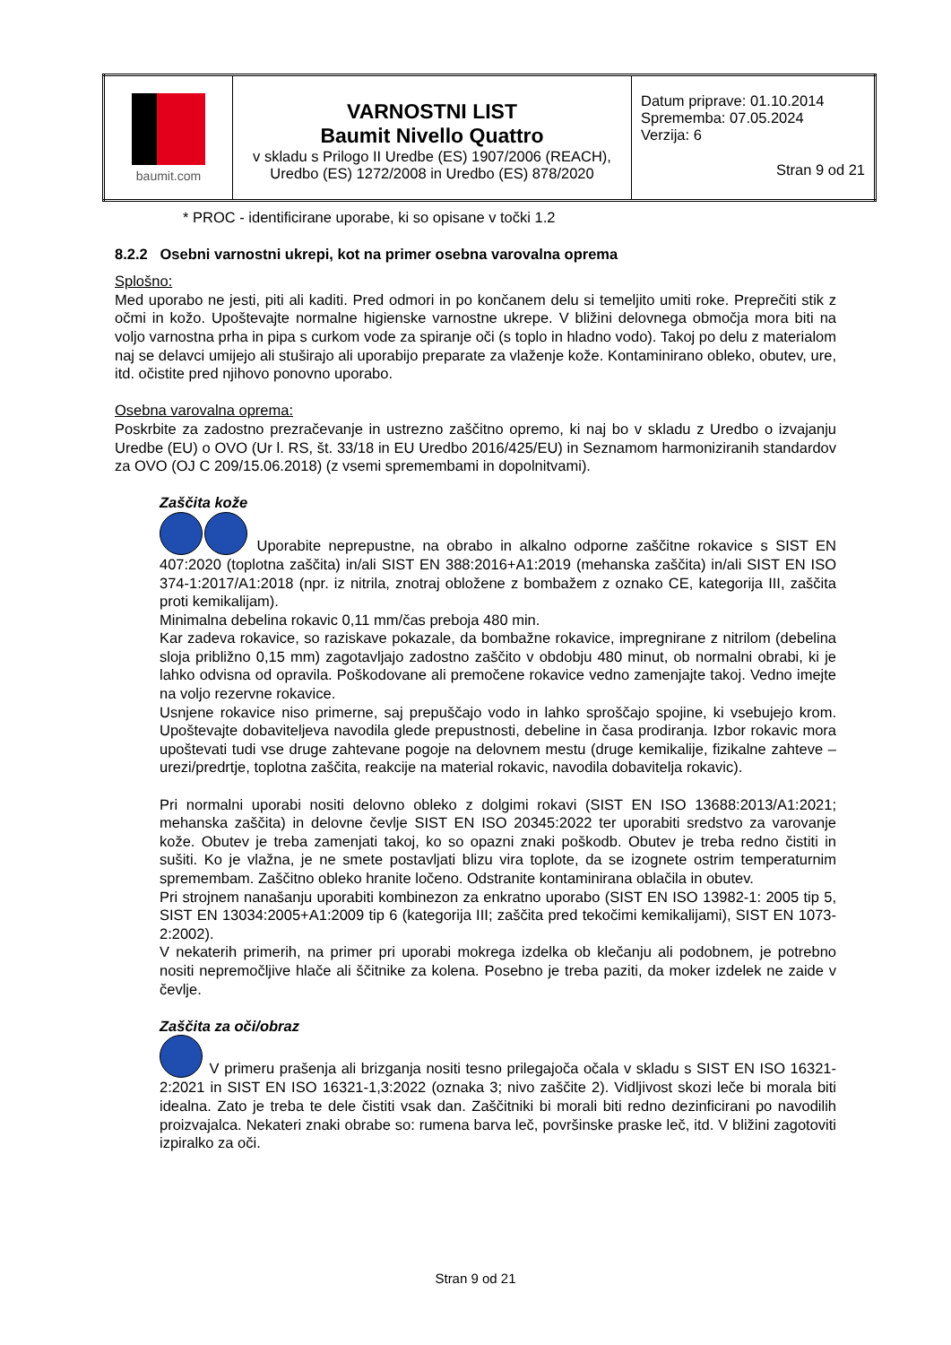| baumit.com | VARNOSTNI LIST Baumit Nivello Quattro v skladu s Prilogo II Uredbe (ES) 1907/2006 (REACH), Uredbo (ES) 1272/2008 in Uredbo (ES) 878/2020 | Datum priprave: 01.10.2014 Sprememba: 07.05.2024 Verzija: 6 Stran 9 od 21 |
* PROC - identificirane uporabe, ki so opisane v točki 1.2
8.2.2 Osebni varnostni ukrepi, kot na primer osebna varovalna oprema
Splošno:
Med uporabo ne jesti, piti ali kaditi. Pred odmori in po končanem delu si temeljito umiti roke. Preprečiti stik z očmi in kožo. Upoštevajte normalne higienske varnostne ukrepe. V bližini delovnega območja mora biti na voljo varnostna prha in pipa s curkom vode za spiranje oči (s toplo in hladno vodo). Takoj po delu z materialom naj se delavci umijejo ali stuširajo ali uporabijo preparate za vlaženje kože. Kontaminirano obleko, obutev, ure, itd. očistite pred njihovo ponovno uporabo.
Osebna varovalna oprema:
Poskrbite za zadostno prezračevanje in ustrezno zaščitno opremo, ki naj bo v skladu z Uredbo o izvajanju Uredbe (EU) o OVO (Ur l. RS, št. 33/18 in EU Uredbo 2016/425/EU) in Seznamom harmoniziranih standardov za OVO (OJ C 209/15.06.2018) (z vsemi spremembami in dopolnitvami).
Zaščita kože
Uporabite neprepustne, na obrabo in alkalno odporne zaščitne rokavice s SIST EN 407:2020 (toplotna zaščita) in/ali SIST EN 388:2016+A1:2019 (mehanska zaščita) in/ali SIST EN ISO 374-1:2017/A1:2018 (npr. iz nitrila, znotraj obložene z bombažem z oznako CE, kategorija III, zaščita proti kemikalijam).
Minimalna debelina rokavic 0,11 mm/čas preboja 480 min.
Kar zadeva rokavice, so raziskave pokazale, da bombažne rokavice, impregnirane z nitrilom (debelina sloja približno 0,15 mm) zagotavljajo zadostno zaščito v obdobju 480 minut, ob normalni obrabi, ki je lahko odvisna od opravila. Poškodovane ali premočene rokavice vedno zamenjajte takoj. Vedno imejte na voljo rezervne rokavice.
Usnjene rokavice niso primerne, saj prepuščajo vodo in lahko sproščajo spojine, ki vsebujejo krom. Upoštevajte dobaviteljeva navodila glede prepustnosti, debeline in časa prodiranja. Izbor rokavic mora upoštevati tudi vse druge zahtevane pogoje na delovnem mestu (druge kemikalije, fizikalne zahteve – urezi/predrtje, toplotna zaščita, reakcije na material rokavic, navodila dobavitelja rokavic).
Pri normalni uporabi nositi delovno obleko z dolgimi rokavi (SIST EN ISO 13688:2013/A1:2021; mehanska zaščita) in delovne čevlje SIST EN ISO 20345:2022 ter uporabiti sredstvo za varovanje kože. Obutev je treba zamenjati takoj, ko so opazni znaki poškodb. Obutev je treba redno čistiti in sušiti. Ko je vlažna, je ne smete postavljati blizu vira toplote, da se izognete ostrim temperaturnim spremembam. Zaščitno obleko hranite ločeno. Odstranite kontaminirana oblačila in obutev.
Pri strojnem nanašanju uporabiti kombinezon za enkratno uporabo (SIST EN ISO 13982-1: 2005 tip 5, SIST EN 13034:2005+A1:2009 tip 6 (kategorija III; zaščita pred tekočimi kemikalijami), SIST EN 1073-2:2002).
V nekaterih primerih, na primer pri uporabi mokrega izdelka ob klečanju ali podobnem, je potrebno nositi nepremočljive hlače ali ščitnike za kolena. Posebno je treba paziti, da moker izdelek ne zaide v čevlje.
Zaščita za oči/obraz
V primeru prašenja ali brizganja nositi tesno prilegajoča očala v skladu s SIST EN ISO 16321-2:2021 in SIST EN ISO 16321-1,3:2022 (oznaka 3; nivo zaščite 2). Vidljivost skozi leče bi morala biti idealna. Zato je treba te dele čistiti vsak dan. Zaščitniki bi morali biti redno dezinficirani po navodilih proizvajalca. Nekateri znaki obrabe so: rumena barva leč, površinske praske leč, itd. V bližini zagotoviti izpiralko za oči.
Stran 9 od 21